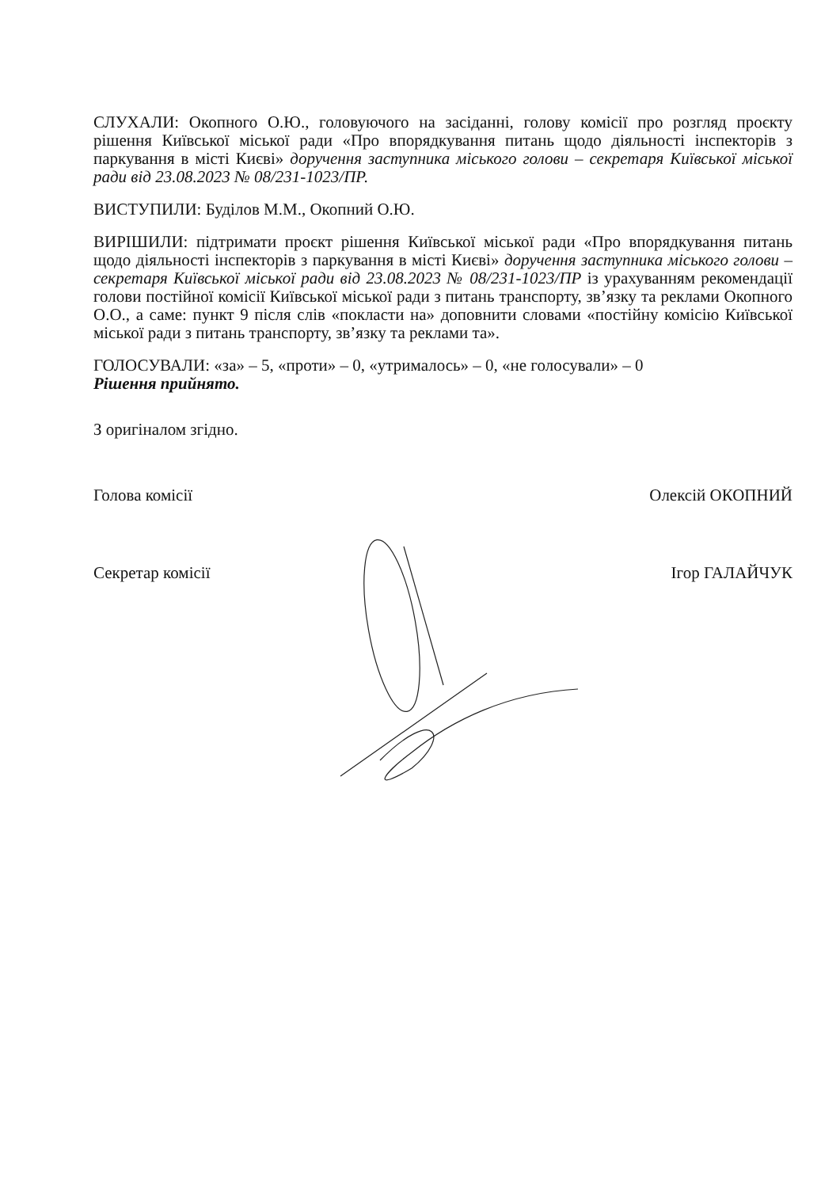СЛУХАЛИ: Окопного О.Ю., головуючого на засіданні, голову комісії про розгляд проєкту рішення Київської міської ради «Про впорядкування питань щодо діяльності інспекторів з паркування в місті Києві» доручення заступника міського голови – секретаря Київської міської ради від 23.08.2023 № 08/231-1023/ПР.
ВИСТУПИЛИ: Буділов М.М., Окопний О.Ю.
ВИРІШИЛИ: підтримати проєкт рішення Київської міської ради «Про впорядкування питань щодо діяльності інспекторів з паркування в місті Києві» доручення заступника міського голови – секретаря Київської міської ради від 23.08.2023 № 08/231-1023/ПР із урахуванням рекомендації голови постійної комісії Київської міської ради з питань транспорту, зв’язку та реклами Окопного О.О., а саме: пункт 9 після слів «покласти на» доповнити словами «постійну комісію Київської міської ради з питань транспорту, зв’язку та реклами та».
ГОЛОСУВАЛИ: «за» – 5, «проти» – 0, «утрималось» – 0, «не голосували» – 0
Рішення прийнято.
З оригіналом згідно.
Голова комісії Олексій ОКОПНИЙ
Секретар комісії Ігор ГАЛАЙЧУК